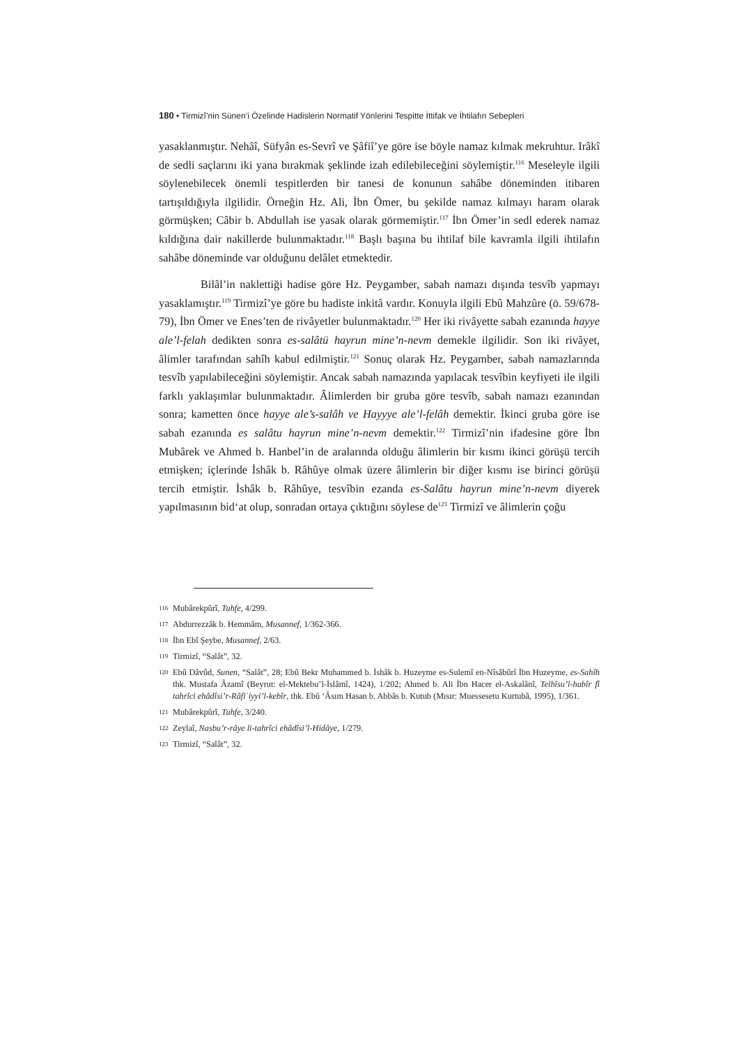180 • Tirmizî’nin Sünen’i Özelinde Hadislerin Normatif Yönlerini Tespitte İttifak ve İhtilafın Sebepleri
yasaklanmıştır. Nehâî, Süfyân es-Sevrî ve Şâfiî’ye göre ise böyle namaz kılmak mekruhtur. Irâkî de sedli saçlarını iki yana bırakmak şeklinde izah edilebileceğini söylemiştir.<sup>116</sup> Meseleyle ilgili söylenebilecek önemli tespitlerden bir tanesi de konunun sahâbe döneminden itibaren tartışıldığıyla ilgilidir. Örneğin Hz. Ali, İbn Ömer, bu şekilde namaz kılmayı haram olarak görmüşken; Câbir b. Abdullah ise yasak olarak görmemiştir.<sup>117</sup> İbn Ömer’in sedl ederek namaz kıldığına dair nakillerde bulunmaktadır.<sup>118</sup> Başlı başına bu ihtilaf bile kavramla ilgili ihtilafın sahâbe döneminde var olduğunu delâlet etmektedir.
Bilâl’in naklettiği hadise göre Hz. Peygamber, sabah namazı dışında tesvîb yapmayı yasaklamıştır.<sup>119</sup> Tirmizî’ye göre bu hadiste inkitâ vardır. Konuyla ilgili Ebû Mahzûre (ö. 59/678-79), İbn Ömer ve Enes’ten de rivâyetler bulunmaktadır.<sup>120</sup> Her iki rivâyette sabah ezanında hayye ale’l-felah dedikten sonra es-salâtü hayrun mine’n-nevm demekle ilgilidir. Son iki rivâyet, âlimler tarafından sahîh kabul edilmiştir.<sup>121</sup> Sonuç olarak Hz. Peygamber, sabah namazlarında tesvîb yapılabileceğini söylemiştir. Ancak sabah namazında yapılacak tesvîbin keyfiyeti ile ilgili farklı yaklaşımlar bulunmaktadır. Âlimlerden bir gruba göre tesvîb, sabah namazı ezanından sonra; kametten önce hayye ale’s-salâh ve Hayyye ale’l-felâh demektir. İkinci gruba göre ise sabah ezanında es salâtu hayrun mine’n-nevm demektir.<sup>122</sup> Tirmizî’nin ifadesine göre İbn Mubârek ve Ahmed b. Hanbel’in de aralarında olduğu âlimlerin bir kısmı ikinci görüşü tercih etmişken; içlerinde İshâk b. Râhûye olmak üzere âlimlerin bir diğer kısmı ise birinci görüşü tercih etmiştir. İshâk b. Râhûye, tesvîbin ezanda es-Salâtu hayrun mine’n-nevm diyerek yapılmasının bid‘at olup, sonradan ortaya çıktığını söylese de<sup>123</sup> Tirmizî ve âlimlerin çoğu
116 Mubârekpûrî, Tuhfe, 4/299.
117 Abdurrezzâk b. Hemmâm, Musannef, 1/362-366.
118 İbn Ebî Şeybe, Musannef, 2/63.
119 Tirmizî, “Salât”, 32.
120 Ebû Dâvûd, Sunen, “Salât”, 28; Ebû Bekr Muhammed b. İshâk b. Huzeyme es-Sulemî en-Nîsâbûrî İbn Huzeyme, es-Sahîh thk. Mustafa Âzamî (Beyrut: el-Mektebu’l-İslâmî, 1424), 1/202; Ahmed b. Ali İbn Hacer el-Askalânî, Telhîsu’l-habîr fî tahrîci ehâdîsi’r-Râfiʿiyyi’l-kebîr, thk. Ebû ‘Âsım Hasan b. Abbâs b. Kutub (Mısır: Muessesetu Kurtubâ, 1995), 1/361.
121 Mubârekpûrî, Tuhfe, 3/240.
122 Zeylaî, Nasbu’r-râye li-tahrîci ehâdîsi’l-Hidâye, 1/279.
123 Tirmizî, “Salât”, 32.